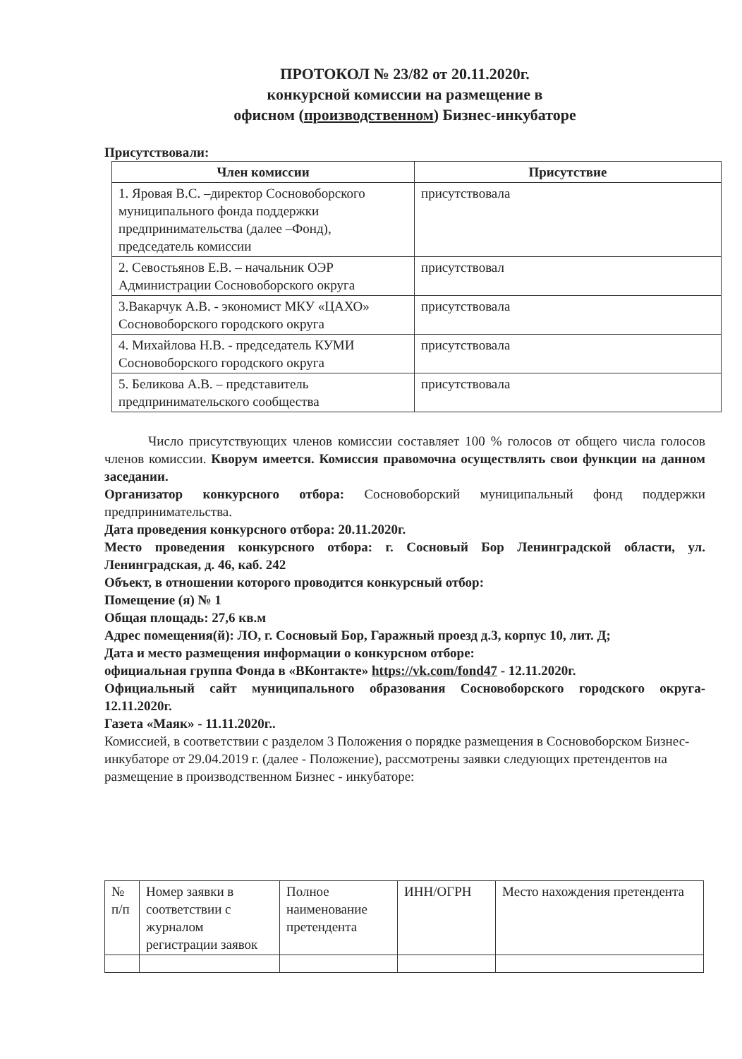ПРОТОКОЛ № 23/82 от 20.11.2020г.
конкурсной комиссии на размещение в
офисном (производственном) Бизнес-инкубаторе
Присутствовали:
| Член комиссии | Присутствие |
| --- | --- |
| 1. Яровая В.С. –директор Сосновоборского муниципального фонда поддержки предпринимательства (далее –Фонд), председатель комиссии | присутствовала |
| 2. Севостьянов Е.В. – начальник ОЭР Администрации Сосновоборского округа | присутствовал |
| 3.Вакарчук А.В. - экономист МКУ «ЦАХО» Сосновоборского городского округа | присутствовала |
| 4. Михайлова Н.В. - председатель КУМИ Сосновоборского городского округа | присутствовала |
| 5. Беликова А.В. – представитель предпринимательского сообщества | присутствовала |
Число присутствующих членов комиссии составляет 100 % голосов от общего числа голосов членов комиссии. Кворум имеется. Комиссия правомочна осуществлять свои функции на данном заседании.
Организатор конкурсного отбора: Сосновоборский муниципальный фонд поддержки предпринимательства.
Дата проведения конкурсного отбора: 20.11.2020г.
Место проведения конкурсного отбора: г. Сосновый Бор Ленинградской области, ул. Ленинградская, д. 46, каб. 242
Объект, в отношении которого проводится конкурсный отбор:
Помещение (я) № 1
Общая площадь: 27,6 кв.м
Адрес помещения(й): ЛО, г. Сосновый Бор, Гаражный проезд д.3, корпус 10, лит. Д;
Дата и место размещения информации о конкурсном отборе:
официальная группа Фонда в «ВКонтакте» https://vk.com/fond47 - 12.11.2020г.
Официальный сайт муниципального образования Сосновоборского городского округа- 12.11.2020г.
Газета «Маяк» - 11.11.2020г..
Комиссией, в соответствии с разделом 3 Положения о порядке размещения в Сосновоборском Бизнес-инкубаторе от 29.04.2019 г. (далее - Положение), рассмотрены заявки следующих претендентов на размещение в производственном Бизнес - инкубаторе:
| № п/п | Номер заявки в соответствии с журналом регистрации заявок | Полное наименование претендента | ИНН/ОГРН | Место нахождения претендента |
| --- | --- | --- | --- | --- |